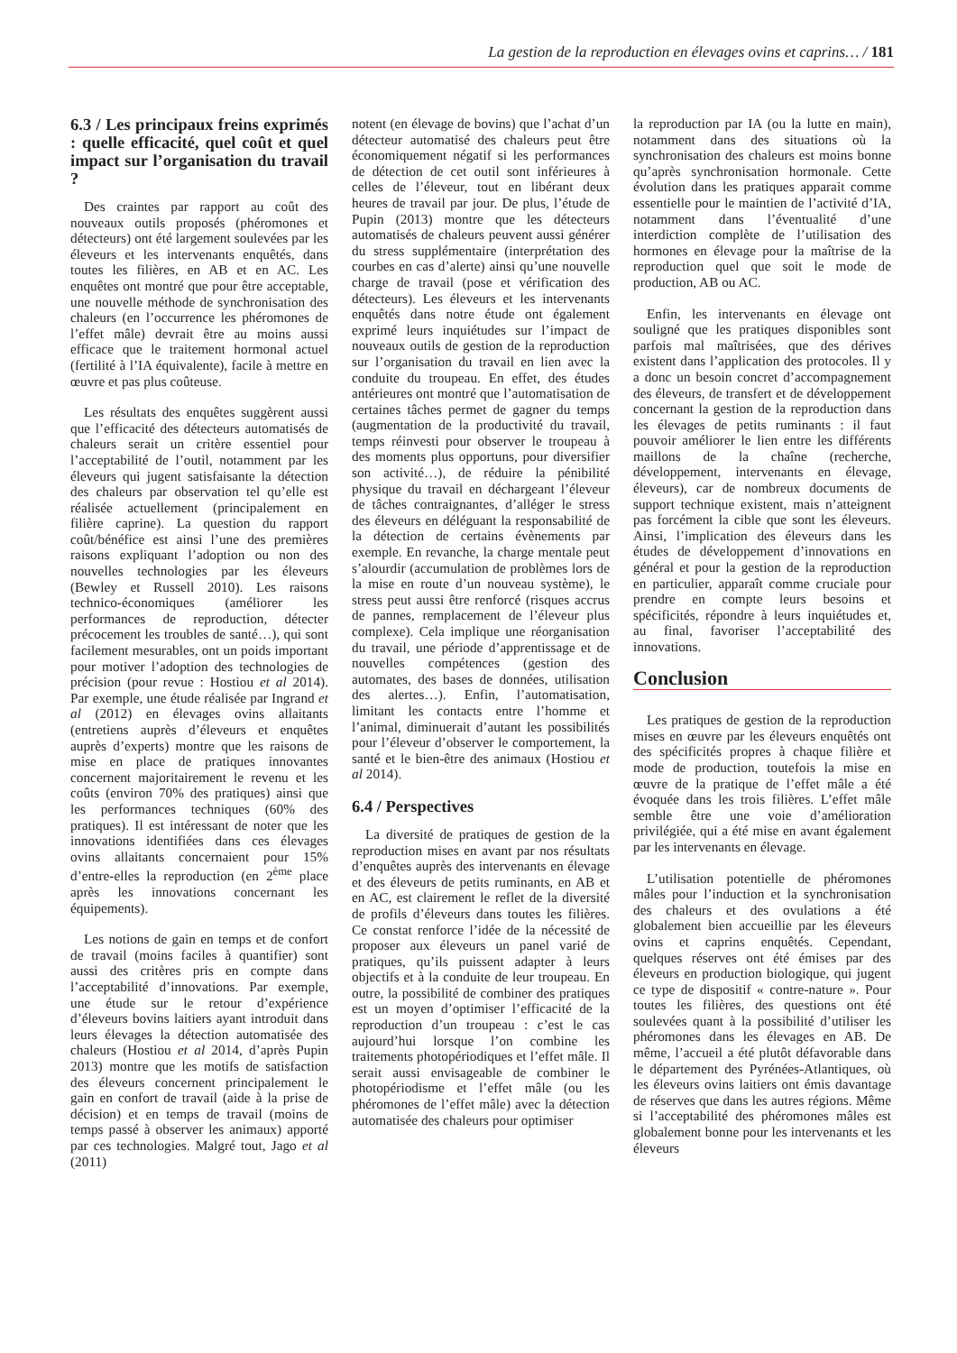La gestion de la reproduction en élevages ovins et caprins… / 181
6.3 / Les principaux freins exprimés : quelle efficacité, quel coût et quel impact sur l’organisation du travail ?
Des craintes par rapport au coût des nouveaux outils proposés (phéromones et détecteurs) ont été largement soulevées par les éleveurs et les intervenants enquêtés, dans toutes les filières, en AB et en AC. Les enquêtes ont montré que pour être acceptable, une nouvelle méthode de synchronisation des chaleurs (en l’occurrence les phéromones de l’effet mâle) devrait être au moins aussi efficace que le traitement hormonal actuel (fertilité à l’IA équivalente), facile à mettre en œuvre et pas plus coûteuse.
Les résultats des enquêtes suggèrent aussi que l’efficacité des détecteurs automatisés de chaleurs serait un critère essentiel pour l’acceptabilité de l’outil, notamment par les éleveurs qui jugent satisfaisante la détection des chaleurs par observation tel qu’elle est réalisée actuellement (principalement en filière caprine). La question du rapport coût/bénéfice est ainsi l’une des premières raisons expliquant l’adoption ou non des nouvelles technologies par les éleveurs (Bewley et Russell 2010). Les raisons technico-économiques (améliorer les performances de reproduction, détecter précocement les troubles de santé…), qui sont facilement mesurables, ont un poids important pour motiver l’adoption des technologies de précision (pour revue : Hostiou et al 2014). Par exemple, une étude réalisée par Ingrand et al (2012) en élevages ovins allaitants (entretiens auprès d’éleveurs et enquêtes auprès d’experts) montre que les raisons de mise en place de pratiques innovantes concernent majoritairement le revenu et les coûts (environ 70% des pratiques) ainsi que les performances techniques (60% des pratiques). Il est intéressant de noter que les innovations identifiées dans ces élevages ovins allaitants concernaient pour 15% d’entre-elles la reproduction (en 2<sup>ème</sup> place après les innovations concernant les équipements).
Les notions de gain en temps et de confort de travail (moins faciles à quantifier) sont aussi des critères pris en compte dans l’acceptabilité d’innovations. Par exemple, une étude sur le retour d’expérience d’éleveurs bovins laitiers ayant introduit dans leurs élevages la détection automatisée des chaleurs (Hostiou et al 2014, d’après Pupin 2013) montre que les motifs de satisfaction des éleveurs concernent principalement le gain en confort de travail (aide à la prise de décision) et en temps de travail (moins de temps passé à observer les animaux) apporté par ces technologies. Malgré tout, Jago et al (2011)
notent (en élevage de bovins) que l’achat d’un détecteur automatisé des chaleurs peut être économiquement négatif si les performances de détection de cet outil sont inférieures à celles de l’éleveur, tout en libérant deux heures de travail par jour. De plus, l’étude de Pupin (2013) montre que les détecteurs automatisés de chaleurs peuvent aussi générer du stress supplémentaire (interprétation des courbes en cas d’alerte) ainsi qu’une nouvelle charge de travail (pose et vérification des détecteurs). Les éleveurs et les intervenants enquêtés dans notre étude ont également exprimé leurs inquiétudes sur l’impact de nouveaux outils de gestion de la reproduction sur l’organisation du travail en lien avec la conduite du troupeau. En effet, des études antérieures ont montré que l’automatisation de certaines tâches permet de gagner du temps (augmentation de la productivité du travail, temps réinvesti pour observer le troupeau à des moments plus opportuns, pour diversifier son activité…), de réduire la pénibilité physique du travail en déchargeant l’éleveur de tâches contraignantes, d’alléger le stress des éleveurs en déléguant la responsabilité de la détection de certains évènements par exemple. En revanche, la charge mentale peut s’alourdir (accumulation de problèmes lors de la mise en route d’un nouveau système), le stress peut aussi être renforcé (risques accrus de pannes, remplacement de l’éleveur plus complexe). Cela implique une réorganisation du travail, une période d’apprentissage et de nouvelles compétences (gestion des automates, des bases de données, utilisation des alertes…). Enfin, l’automatisation, limitant les contacts entre l’homme et l’animal, diminuerait d’autant les possibilités pour l’éleveur d’observer le comportement, la santé et le bien-être des animaux (Hostiou et al 2014).
6.4 / Perspectives
La diversité de pratiques de gestion de la reproduction mises en avant par nos résultats d’enquêtes auprès des intervenants en élevage et des éleveurs de petits ruminants, en AB et en AC, est clairement le reflet de la diversité de profils d’éleveurs dans toutes les filières. Ce constat renforce l’idée de la nécessité de proposer aux éleveurs un panel varié de pratiques, qu’ils puissent adapter à leurs objectifs et à la conduite de leur troupeau. En outre, la possibilité de combiner des pratiques est un moyen d’optimiser l’efficacité de la reproduction d’un troupeau : c’est le cas aujourd’hui lorsque l’on combine les traitements photopériodiques et l’effet mâle. Il serait aussi envisageable de combiner le photopériodisme et l’effet mâle (ou les phéromones de l’effet mâle) avec la détection automatisée des chaleurs pour optimiser
la reproduction par IA (ou la lutte en main), notamment dans des situations où la synchronisation des chaleurs est moins bonne qu’après synchronisation hormonale. Cette évolution dans les pratiques apparait comme essentielle pour le maintien de l’activité d’IA, notamment dans l’éventualité d’une interdiction complète de l’utilisation des hormones en élevage pour la maîtrise de la reproduction quel que soit le mode de production, AB ou AC.
Enfin, les intervenants en élevage ont souligné que les pratiques disponibles sont parfois mal maîtrisées, que des dérives existent dans l’application des protocoles. Il y a donc un besoin concret d’accompagnement des éleveurs, de transfert et de développement concernant la gestion de la reproduction dans les élevages de petits ruminants : il faut pouvoir améliorer le lien entre les différents maillons de la chaîne (recherche, développement, intervenants en élevage, éleveurs), car de nombreux documents de support technique existent, mais n’atteignent pas forcément la cible que sont les éleveurs. Ainsi, l’implication des éleveurs dans les études de développement d’innovations en général et pour la gestion de la reproduction en particulier, apparaît comme cruciale pour prendre en compte leurs besoins et spécificités, répondre à leurs inquiétudes et, au final, favoriser l’acceptabilité des innovations.
Conclusion
Les pratiques de gestion de la reproduction mises en œuvre par les éleveurs enquêtés ont des spécificités propres à chaque filière et mode de production, toutefois la mise en œuvre de la pratique de l’effet mâle a été évoquée dans les trois filières. L’effet mâle semble être une voie d’amélioration privilégiée, qui a été mise en avant également par les intervenants en élevage.
L’utilisation potentielle de phéromones mâles pour l’induction et la synchronisation des chaleurs et des ovulations a été globalement bien accueillie par les éleveurs ovins et caprins enquêtés. Cependant, quelques réserves ont été émises par des éleveurs en production biologique, qui jugent ce type de dispositif « contre-nature ». Pour toutes les filières, des questions ont été soulevées quant à la possibilité d’utiliser les phéromones dans les élevages en AB. De même, l’accueil a été plutôt défavorable dans le département des Pyrénées-Atlantiques, où les éleveurs ovins laitiers ont émis davantage de réserves que dans les autres régions. Même si l’acceptabilité des phéromones mâles est globalement bonne pour les intervenants et les éleveurs